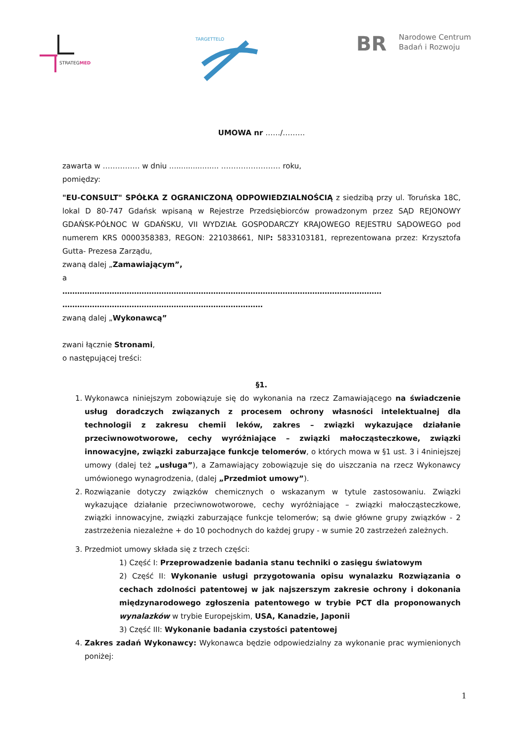STRATEGMED
TARGETTELO
BR Narodowe Centrum
Badań i Rozwoju
UMOWA nr ……/………
zawarta w …………… w dniu ..................... …………………… roku,
pomiędzy:
"EU-CONSULT" SPÓŁKA Z OGRANICZONĄ ODPOWIEDZIALNOŚCIĄ z siedzibą przy ul. Toruńska 18C, lokal D 80-747 Gdańsk wpisaną w Rejestrze Przedsiębiorców prowadzonym przez SĄD REJONOWY GDAŃSK-PÓŁNOC W GDAŃSKU, VII WYDZIAŁ GOSPODARCZY KRAJOWEGO REJESTRU SĄDOWEGO pod numerem KRS 0000358383, REGON: 221038661, NIP: 5833103181, reprezentowana przez: Krzysztofa Gutta- Prezesa Zarządu,
zwaną dalej „Zamawiającym”,
a
…………………………………………………………………………………………………………………
………………………………………………………………………
zwaną dalej „Wykonawcą”
zwani łącznie Stronami,
o następującej treści:
§1.
1. Wykonawca niniejszym zobowiązuje się do wykonania na rzecz Zamawiającego na świadczenie usług doradczych związanych z procesem ochrony własności intelektualnej dla technologii z zakresu chemii leków, zakres – związki wykazujące działanie przeciwnowotworowe, cechy wyróżniające – związki małocząsteczkowe, związki innowacyjne, związki zaburzające funkcje telomerów, o których mowa w §1 ust. 3 i 4niniejszej umowy (dalej też „usługa”), a Zamawiający zobowiązuje się do uiszczania na rzecz Wykonawcy umówionego wynagrodzenia, (dalej „Przedmiot umowy”).
2. Rozwiązanie dotyczy związków chemicznych o wskazanym w tytule zastosowaniu. Związki wykazujące działanie przeciwnowotworowe, cechy wyróżniające – związki małocząsteczkowe, związki innowacyjne, związki zaburzające funkcje telomerów; są dwie główne grupy związków - 2 zastrzeżenia niezależne + do 10 pochodnych do każdej grupy - w sumie 20 zastrzeżeń zależnych.
3. Przedmiot umowy składa się z trzech części:
1) Część I: Przeprowadzenie badania stanu techniki o zasięgu światowym
2) Część II: Wykonanie usługi przygotowania opisu wynalazku Rozwiązania o cechach zdolności patentowej w jak najszerszym zakresie ochrony i dokonania międzynarodowego zgłoszenia patentowego w trybie PCT dla proponowanych wynalazków w trybie Europejskim, USA, Kanadzie, Japonii
3) Część III: Wykonanie badania czystości patentowej
4. Zakres zadań Wykonawcy: Wykonawca będzie odpowiedzialny za wykonanie prac wymienionych poniżej:
1